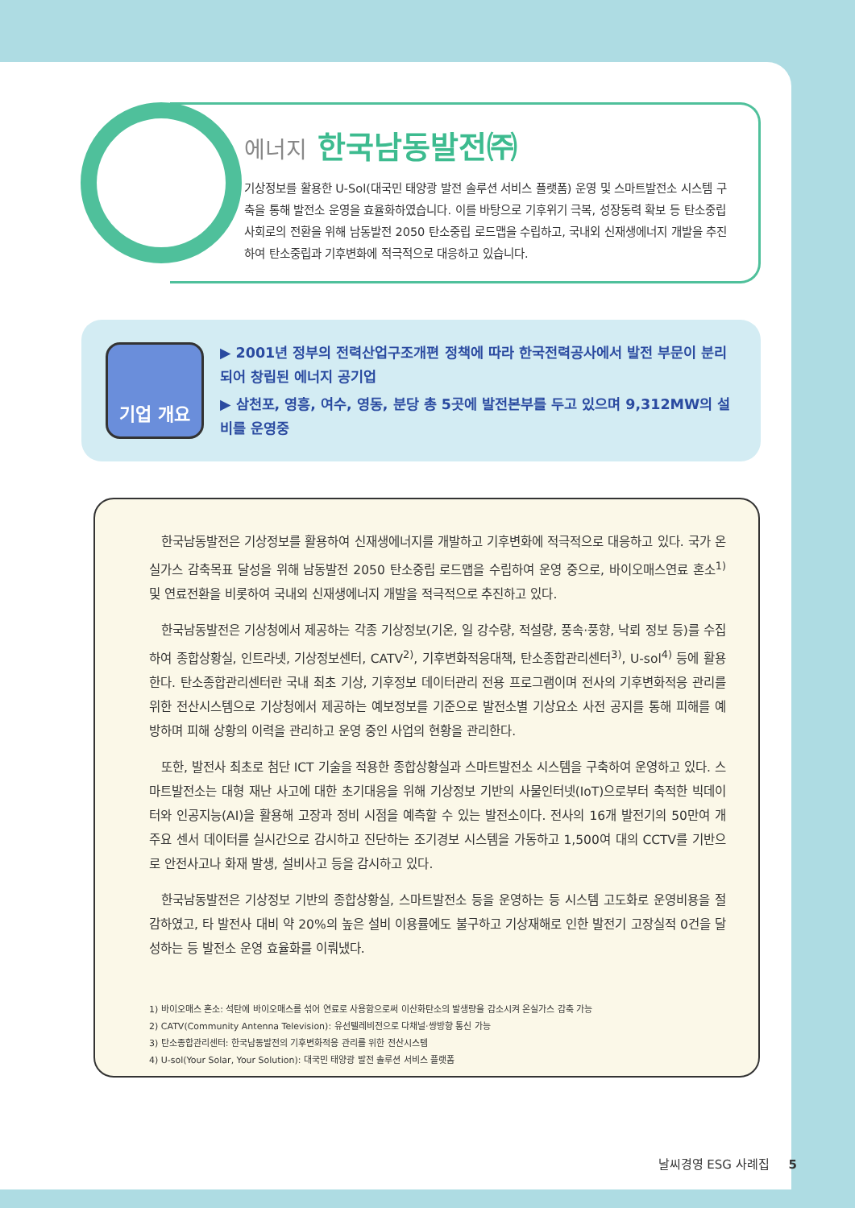에너지 한국남동발전㈜
기상정보를 활용한 U-Sol(대국민 태양광 발전 솔루션 서비스 플랫폼) 운영 및 스마트발전소 시스템 구축을 통해 발전소 운영을 효율화하였습니다. 이를 바탕으로 기후위기 극복, 성장동력 확보 등 탄소중립 사회로의 전환을 위해 남동발전 2050 탄소중립 로드맵을 수립하고, 국내외 신재생에너지 개발을 추진하여 탄소중립과 기후변화에 적극적으로 대응하고 있습니다.
기업 개요
▶ 2001년 정부의 전력산업구조개편 정책에 따라 한국전력공사에서 발전 부문이 분리되어 창립된 에너지 공기업
▶ 삼천포, 영흥, 여수, 영동, 분당 총 5곳에 발전본부를 두고 있으며 9,312MW의 설비를 운영중
한국남동발전은 기상정보를 활용하여 신재생에너지를 개발하고 기후변화에 적극적으로 대응하고 있다. 국가 온실가스 감축목표 달성을 위해 남동발전 2050 탄소중립 로드맵을 수립하여 운영 중으로, 바이오매스연료 혼소<sup>1)</sup> 및 연료전환을 비롯하여 국내외 신재생에너지 개발을 적극적으로 추진하고 있다.
한국남동발전은 기상청에서 제공하는 각종 기상정보(기온, 일 강수량, 적설량, 풍속·풍향, 낙뢰 정보 등)를 수집하여 종합상황실, 인트라넷, 기상정보센터, CATV<sup>2)</sup>, 기후변화적응대책, 탄소종합관리센터<sup>3)</sup>, U-sol<sup>4)</sup> 등에 활용한다. 탄소종합관리센터란 국내 최초 기상, 기후정보 데이터관리 전용 프로그램이며 전사의 기후변화적응 관리를 위한 전산시스템으로 기상청에서 제공하는 예보정보를 기준으로 발전소별 기상요소 사전 공지를 통해 피해를 예방하며 피해 상황의 이력을 관리하고 운영 중인 사업의 현황을 관리한다.
또한, 발전사 최초로 첨단 ICT 기술을 적용한 종합상황실과 스마트발전소 시스템을 구축하여 운영하고 있다. 스마트발전소는 대형 재난 사고에 대한 초기대응을 위해 기상정보 기반의 사물인터넷(IoT)으로부터 축적한 빅데이터와 인공지능(AI)을 활용해 고장과 정비 시점을 예측할 수 있는 발전소이다. 전사의 16개 발전기의 50만여 개 주요 센서 데이터를 실시간으로 감시하고 진단하는 조기경보 시스템을 가동하고 1,500여 대의 CCTV를 기반으로 안전사고나 화재 발생, 설비사고 등을 감시하고 있다.
한국남동발전은 기상정보 기반의 종합상황실, 스마트발전소 등을 운영하는 등 시스템 고도화로 운영비용을 절감하였고, 타 발전사 대비 약 20%의 높은 설비 이용률에도 불구하고 기상재해로 인한 발전기 고장실적 0건을 달성하는 등 발전소 운영 효율화를 이뤄냈다.
1) 바이오매스 혼소: 석탄에 바이오매스를 섞어 연료로 사용함으로써 이산화탄소의 발생량을 감소시켜 온실가스 감축 가능
2) CATV(Community Antenna Television): 유선텔레비전으로 다채널·쌍방향 통신 가능
3) 탄소종합관리센터: 한국남동발전의 기후변화적응 관리를 위한 전산시스템
4) U-sol(Your Solar, Your Solution): 대국민 태양광 발전 솔루션 서비스 플랫폼
날씨경영 ESG 사례집 5